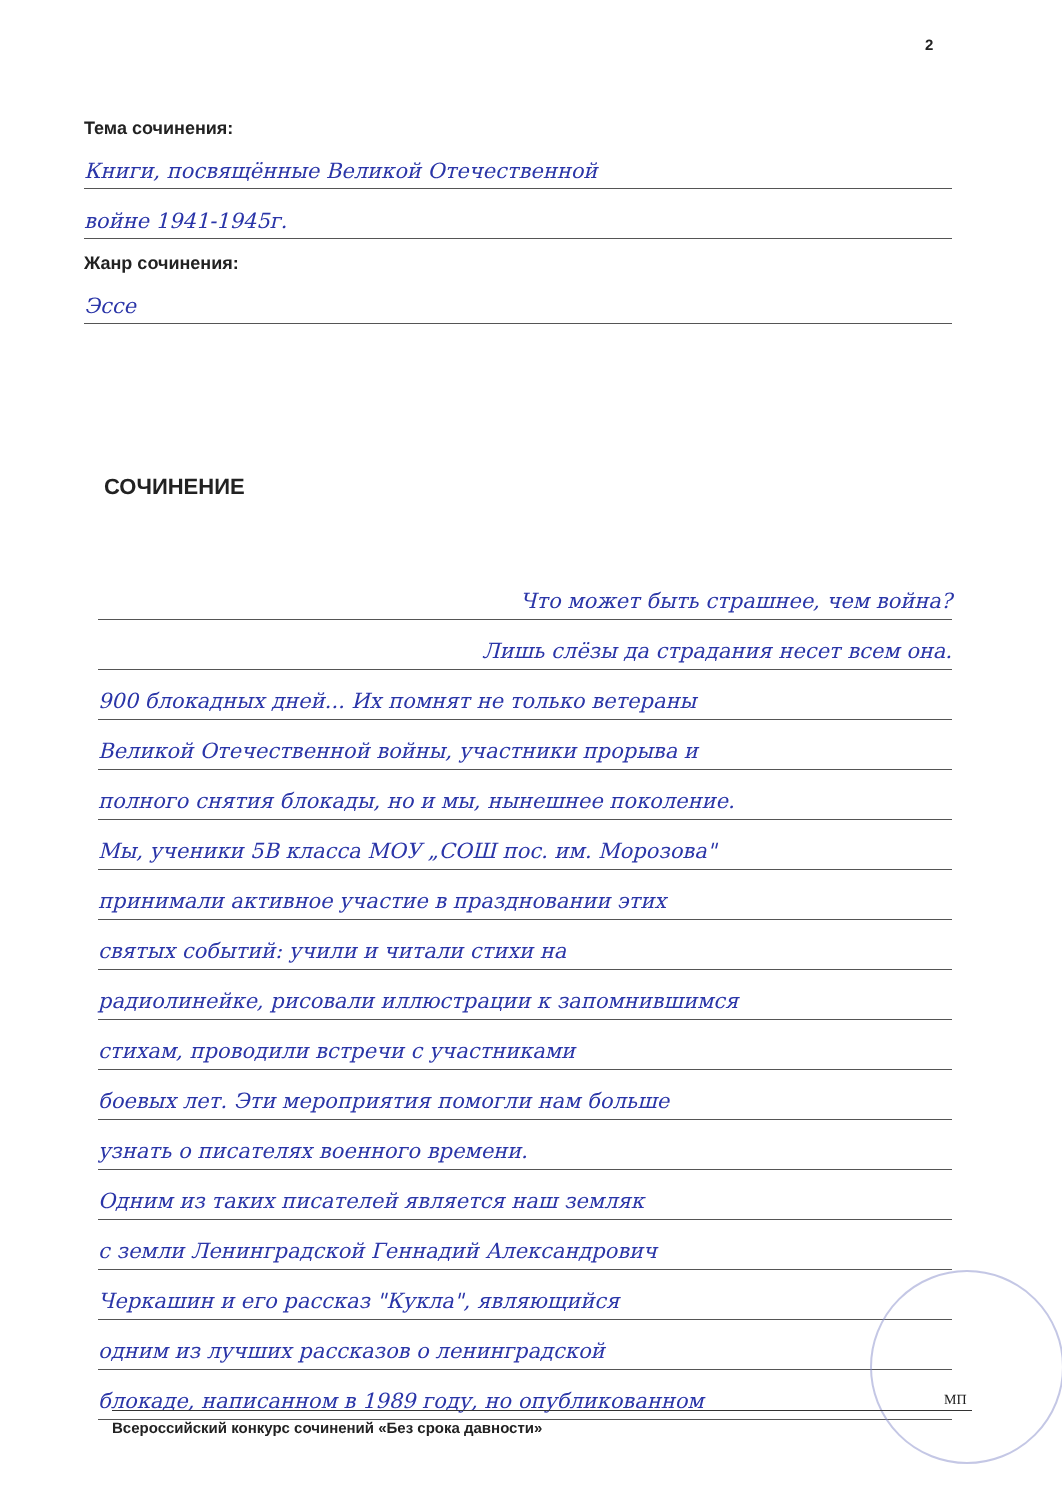2
Тема сочинения:
Книги, посвящённые Великой Отечественной
войне 1941-1945г.
Жанр сочинения:
Эссе
СОЧИНЕНИЕ
Что может быть страшнее, чем война?
Лишь слёзы да страдания несет всем она.
900 блокадных дней... Их помнят не только ветераны
Великой Отечественной войны, участники прорыва и
полного снятия блокады, но и мы, нынешнее поколение.
Мы, ученики 5В класса МОУ „СОШ пос. им. Морозова"
принимали активное участие в праздновании этих
святых событий: учили и читали стихи на
радиолинейке, рисовали иллюстрации к запомнившимся
стихам, проводили встречи с участниками
боевых лет. Эти мероприятия помогли нам больше
узнать о писателях военного времени.
Одним из таких писателей является наш земляк
с земли Ленинградской Геннадий Александрович
Черкашин и его рассказ "Кукла", являющийся
одним из лучших рассказов о ленинградской
блокаде, написанном в 1989 году, но опубликованном
МП
Всероссийский конкурс сочинений «Без срока давности»